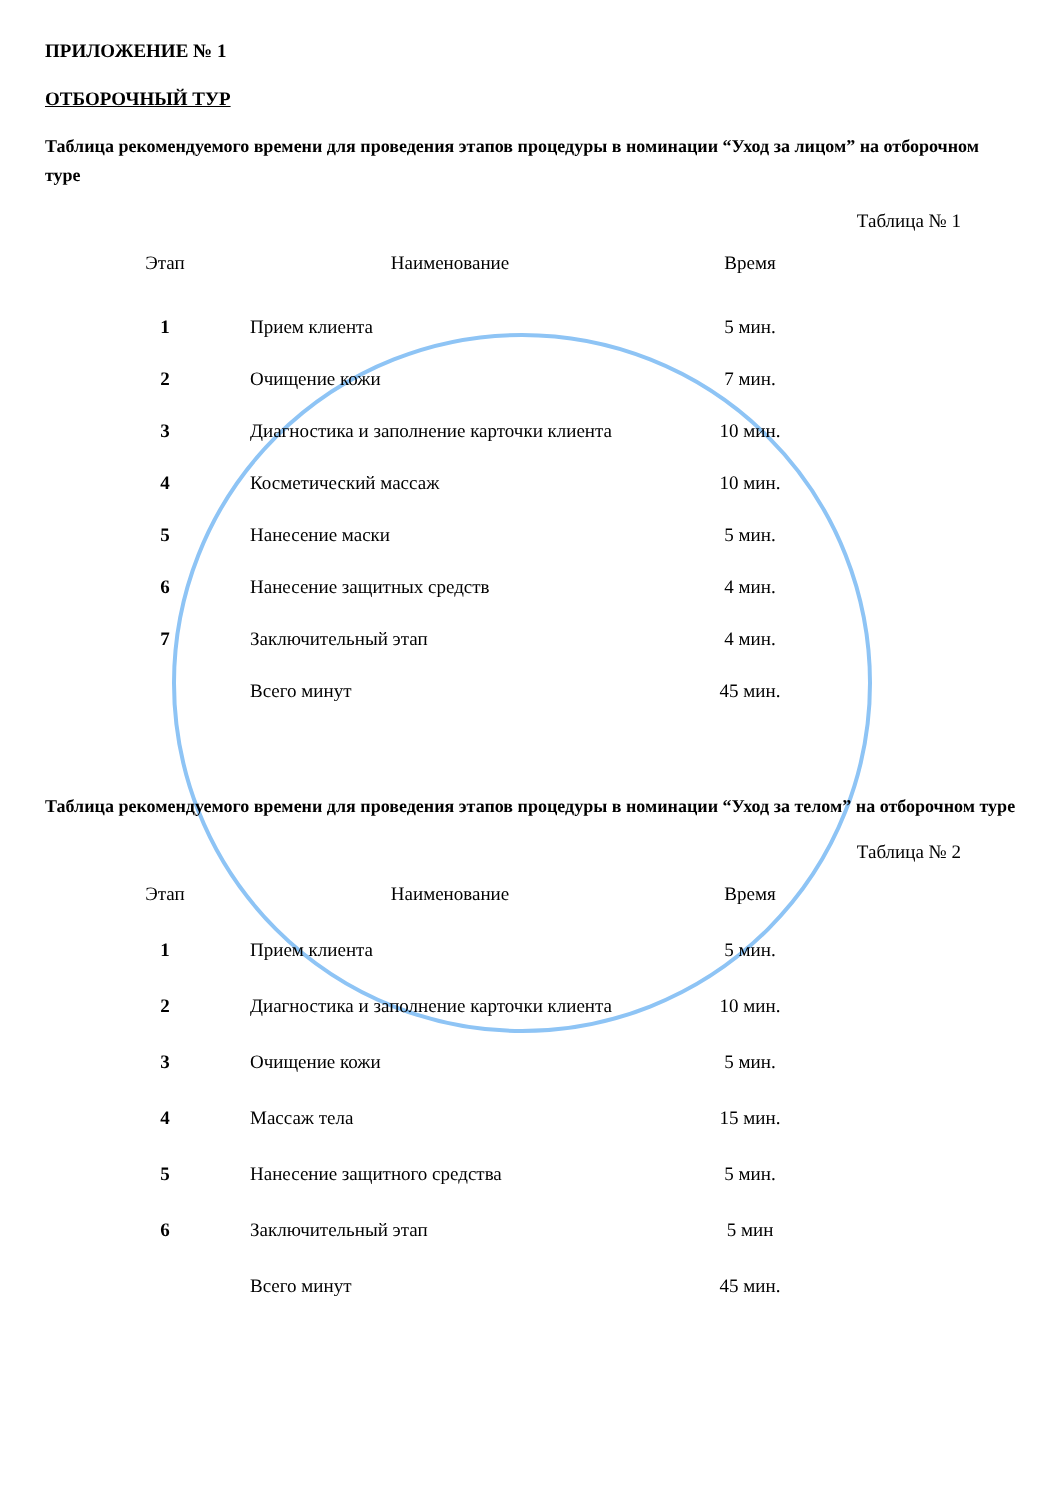ПРИЛОЖЕНИЕ № 1
ОТБОРОЧНЫЙ ТУР
Таблица рекомендуемого времени для проведения этапов процедуры в номинации “Уход за лицом” на отборочном туре
Таблица № 1
| Этап | Наименование | Время |
| --- | --- | --- |
| 1 | Прием клиента | 5 мин. |
| 2 | Очищение кожи | 7 мин. |
| 3 | Диагностика и заполнение карточки клиента | 10 мин. |
| 4 | Косметический массаж | 10 мин. |
| 5 | Нанесение маски | 5 мин. |
| 6 | Нанесение защитных средств | 4 мин. |
| 7 | Заключительный этап | 4 мин. |
| | Всего минут | 45 мин. |
Таблица рекомендуемого времени для проведения этапов процедуры в номинации “Уход за телом” на отборочном туре
Таблица № 2
| Этап | Наименование | Время |
| --- | --- | --- |
| 1 | Прием клиента | 5 мин. |
| 2 | Диагностика и заполнение карточки клиента | 10 мин. |
| 3 | Очищение кожи | 5 мин. |
| 4 | Массаж тела | 15 мин. |
| 5 | Нанесение защитного средства | 5 мин. |
| 6 | Заключительный этап | 5 мин |
| | Всего минут | 45 мин. |